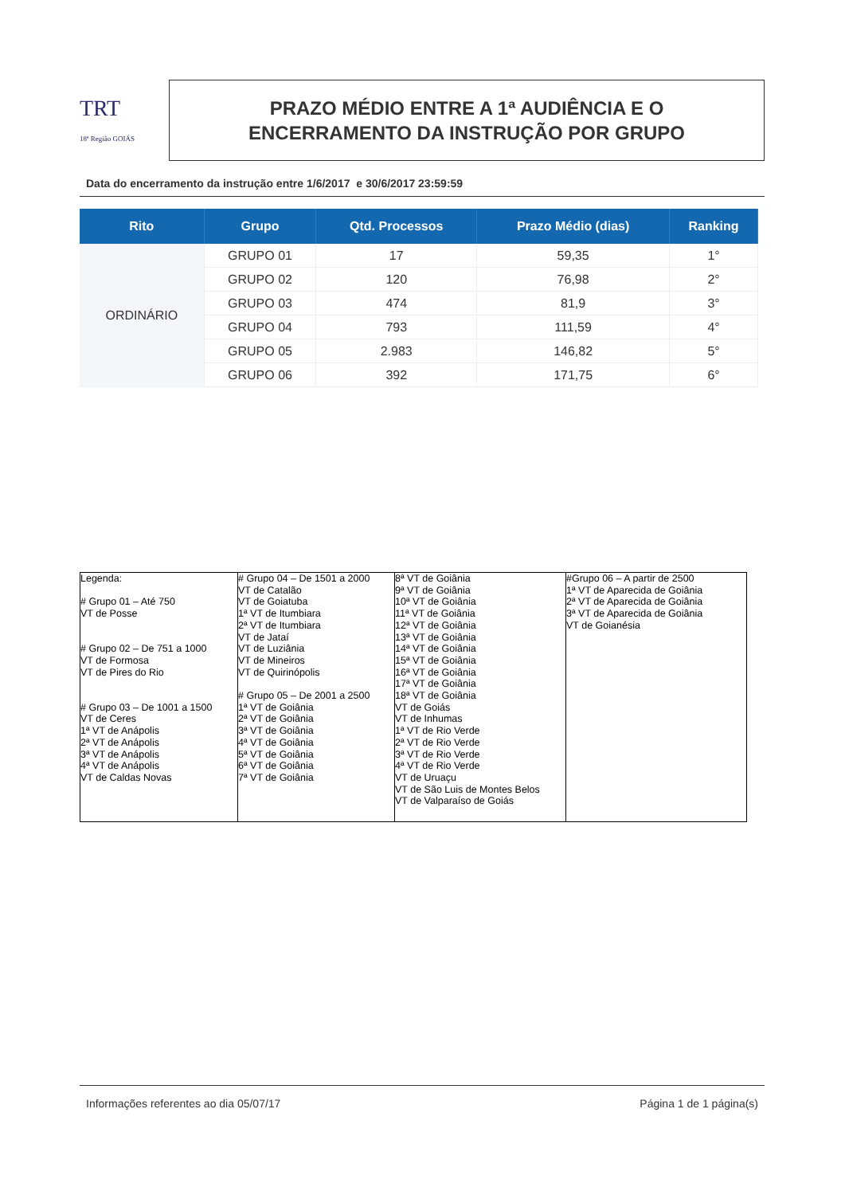TRT
18ª Região GOIÁS
PRAZO MÉDIO ENTRE A 1ª AUDIÊNCIA E O
ENCERRAMENTO DA INSTRUÇÃO POR GRUPO
Data do encerramento da instrução entre 1/6/2017 e 30/6/2017 23:59:59
| Rito | Grupo | Qtd. Processos | Prazo Médio (dias) | Ranking |
| --- | --- | --- | --- | --- |
| ORDINÁRIO | GRUPO 01 | 17 | 59,35 | 1° |
| | GRUPO 02 | 120 | 76,98 | 2° |
| | GRUPO 03 | 474 | 81,9 | 3° |
| | GRUPO 04 | 793 | 111,59 | 4° |
| | GRUPO 05 | 2.983 | 146,82 | 5° |
| | GRUPO 06 | 392 | 171,75 | 6° |
| Legenda: # Grupo 01 – Até 750 VT de Posse # Grupo 02 – De 751 a 1000 VT de Formosa VT de Pires do Rio # Grupo 03 – De 1001 a 1500 VT de Ceres 1ª VT de Anápolis 2ª VT de Anápolis 3ª VT de Anápolis 4ª VT de Anápolis VT de Caldas Novas | # Grupo 04 – De 1501 a 2000 VT de Catalão VT de Goiatuba 1ª VT de Itumbiara 2ª VT de Itumbiara VT de Jataí VT de Luziânia VT de Mineiros VT de Quirinópolis # Grupo 05 – De 2001 a 2500 1ª VT de Goiânia 2ª VT de Goiânia 3ª VT de Goiânia 4ª VT de Goiânia 5ª VT de Goiânia 6ª VT de Goiânia 7ª VT de Goiânia | 8ª VT de Goiânia 9ª VT de Goiânia 10ª VT de Goiânia 11ª VT de Goiânia 12ª VT de Goiânia 13ª VT de Goiânia 14ª VT de Goiânia 15ª VT de Goiânia 16ª VT de Goiânia 17ª VT de Goiânia 18ª VT de Goiânia VT de Goiás VT de Inhumas 1ª VT de Rio Verde 2ª VT de Rio Verde 3ª VT de Rio Verde 4ª VT de Rio Verde VT de Uruaçu VT de São Luis de Montes Belos VT de Valparaíso de Goiás | #Grupo 06 – A partir de 2500 1ª VT de Aparecida de Goiânia 2ª VT de Aparecida de Goiânia 3ª VT de Aparecida de Goiânia VT de Goianésia |
Informações referentes ao dia 05/07/17 Página 1 de 1 página(s)